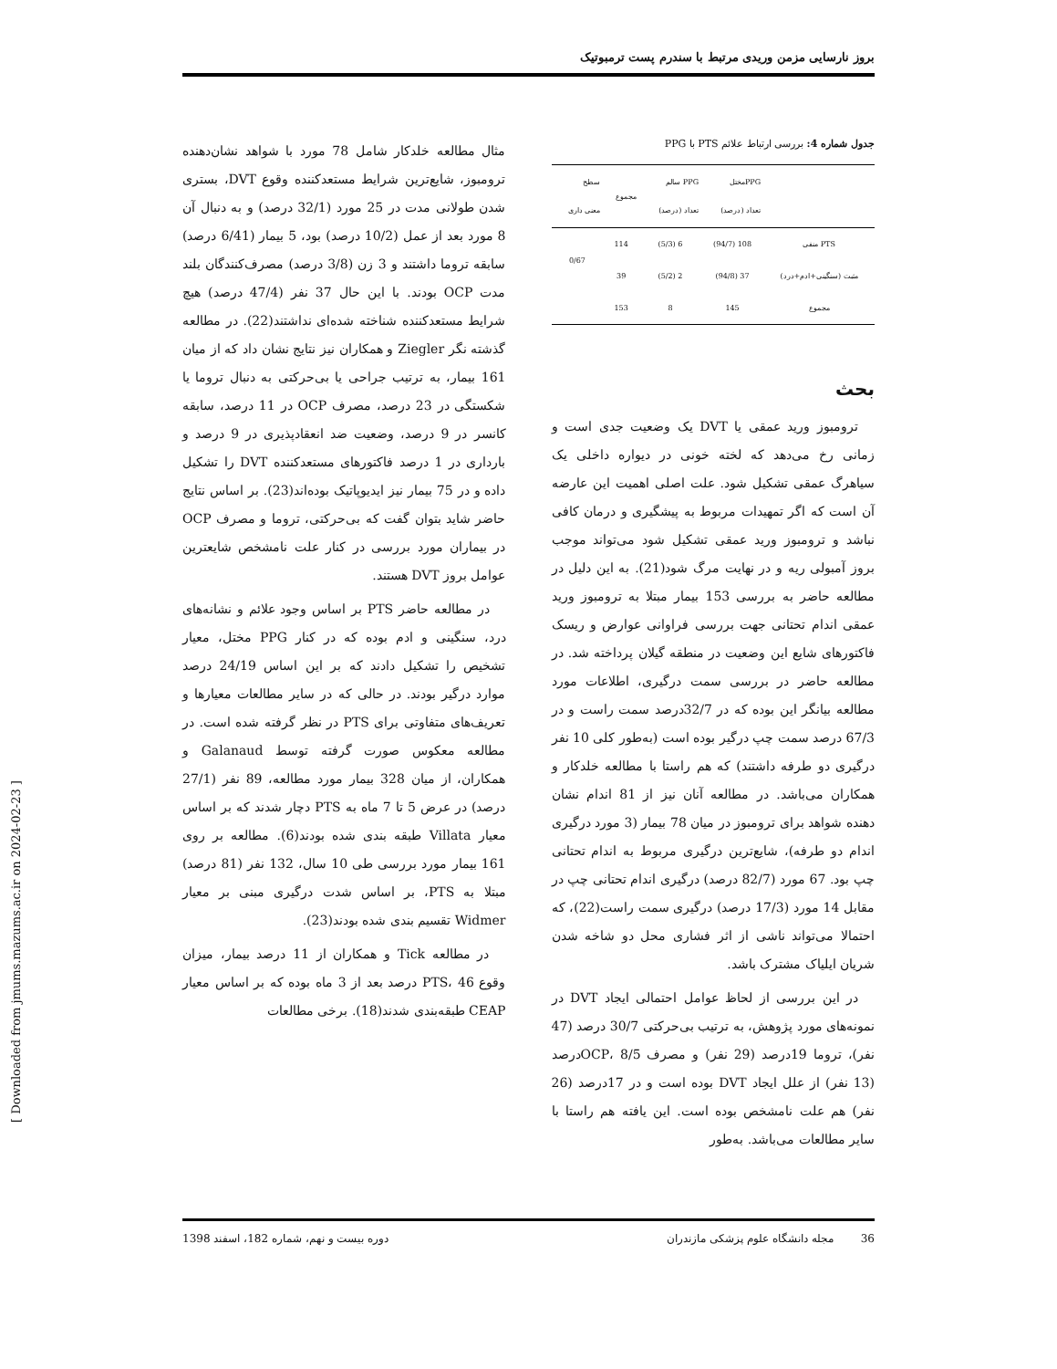بروز نارسایی مزمن وریدی مرتبط با سندرم پست ترمبوتیک
جدول شماره 4: بررسی ارتباط علائم PTS با PPG
| | PPGمختل تعداد (درصد) | PPG سالم تعداد (درصد) | مجموع | سطح معنی داری |
| --- | --- | --- | --- | --- |
| PTS منفی | 108 (94/7) | 6 (5/3) | 114 | 0/67 |
| مثبت (سنگینی+ادم+درد) | 37 (94/8) | 2 (5/2) | 39 | |
| مجموع | 145 | 8 | 153 | |
بحث
ترومبوز ورید عمقی یا DVT یک وضعیت جدی است و زمانی رخ می‌دهد که لخته خونی در دیواره داخلی یک سیاهرگ عمقی تشکیل شود. علت اصلی اهمیت این عارضه آن است که اگر تمهیدات مربوط به پیشگیری و درمان کافی نباشد و ترومبوز ورید عمقی تشکیل شود می‌تواند موجب بروز آمبولی ریه و در نهایت مرگ شود(21). به این دلیل در مطالعه حاضر به بررسی 153 بیمار مبتلا به ترومبوز ورید عمقی اندام تحتانی جهت بررسی فراوانی عوارض و ریسک فاکتورهای شایع این وضعیت در منطقه گیلان پرداخته شد. در مطالعه حاضر در بررسی سمت درگیری، اطلاعات مورد مطالعه بیانگر این بوده که در 32/7درصد سمت راست و در 67/3 درصد سمت چپ درگیر بوده است (به‌طور کلی 10 نفر درگیری دو طرفه داشتند) که هم راستا با مطالعه خلدکار و همکاران می‌باشد. در مطالعه آنان نیز از 81 اندام نشان دهنده شواهد برای ترومبوز در میان 78 بیمار (3 مورد درگیری اندام دو طرفه)، شایع‌ترین درگیری مربوط به اندام تحتانی چپ بود. 67 مورد (82/7 درصد) درگیری اندام تحتانی چپ در مقابل 14 مورد (17/3 درصد) درگیری سمت راست(22)، که احتمالا می‌تواند ناشی از اثر فشاری محل دو شاخه شدن شریان ایلیاک مشترک باشد.
در این بررسی از لحاظ عوامل احتمالی ایجاد DVT در نمونه‌های مورد پژوهش، به ترتیب بی‌حرکتی 30/7 درصد (47 نفر)، تروما 19درصد (29 نفر) و مصرف OCP، 8/5درصد (13 نفر) از علل ایجاد DVT بوده است و در 17درصد (26 نفر) هم علت نامشخص بوده است. این یافته هم راستا با سایر مطالعات می‌باشد. به‌طور
مثال مطالعه خلدکار شامل 78 مورد با شواهد نشان‌دهنده ترومبوز، شایع‌ترین شرایط مستعدکننده وقوع DVT، بستری شدن طولانی مدت در 25 مورد (32/1 درصد) و به دنبال آن 8 مورد بعد از عمل (10/2 درصد) بود، 5 بیمار (6/41 درصد) سابقه تروما داشتند و 3 زن (3/8 درصد) مصرف‌کنندگان بلند مدت OCP بودند. با این حال 37 نفر (47/4 درصد) هیچ شرایط مستعدکننده شناخته شده‌ای نداشتند(22). در مطالعه گذشته نگر Ziegler و همکاران نیز نتایج نشان داد که از میان 161 بیمار، به ترتیب جراحی یا بی‌حرکتی به دنبال تروما یا شکستگی در 23 درصد، مصرف OCP در 11 درصد، سابقه کانسر در 9 درصد، وضعیت ضد انعقادپذیری در 9 درصد و بارداری در 1 درصد فاکتورهای مستعدکننده DVT را تشکیل داده و در 75 بیمار نیز ایدیوپاتیک بوده‌اند(23). بر اساس نتایج حاضر شاید بتوان گفت که بی‌حرکتی، تروما و مصرف OCP در بیماران مورد بررسی در کنار علت نامشخص شایعترین عوامل بروز DVT هستند.
در مطالعه حاضر PTS بر اساس وجود علائم و نشانه‌های درد، سنگینی و ادم بوده که در کنار PPG مختل، معیار تشخیص را تشکیل دادند که بر این اساس 24/19 درصد موارد درگیر بودند. در حالی که در سایر مطالعات معیارها و تعریف‌های متفاوتی برای PTS در نظر گرفته شده است. در مطالعه معکوس صورت گرفته توسط Galanaud و همکاران، از میان 328 بیمار مورد مطالعه، 89 نفر (27/1 درصد) در عرض 5 تا 7 ماه به PTS دچار شدند که بر اساس معیار Villata طبقه بندی شده بودند(6). مطالعه بر روی 161 بیمار مورد بررسی طی 10 سال، 132 نفر (81 درصد) مبتلا به PTS، بر اساس شدت درگیری مبنی بر معیار Widmer تقسیم بندی شده بودند(23).
در مطالعه Tick و همکاران از 11 درصد بیمار، میزان وقوع PTS، 46 درصد بعد از 3 ماه بوده که بر اساس معیار CEAP طبقه‌بندی شدند(18). برخی مطالعات
36 مجله دانشگاه علوم پزشکی مازندران دوره بیست و نهم، شماره 182، اسفند 1398
[ Downloaded from jmums.mazums.ac.ir on 2024-02-23 ]